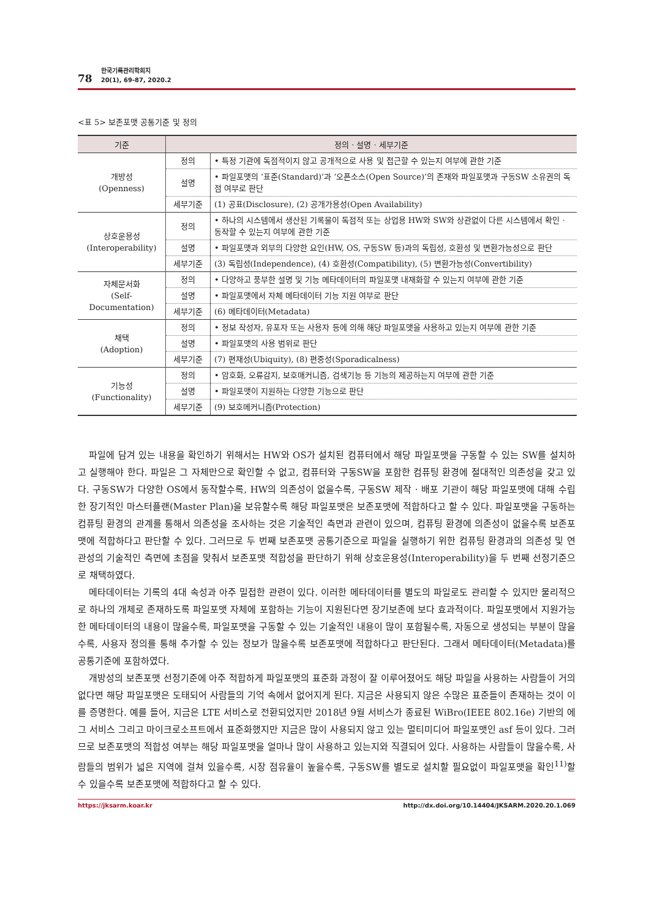78
한국기록관리학회지
20(1), 69-87, 2020.2
<표 5> 보존포맷 공통기준 및 정의
| 기준 | 정의 · 설명 · 세부기준 | |
| --- | --- | --- |
| 개방성 (Openness) | 정의 | • 특정 기관에 독점적이지 않고 공개적으로 사용 및 접근할 수 있는지 여부에 관한 기준 |
| | 설명 | • 파일포맷의 ‘표준(Standard)’과 ‘오픈소스(Open Source)’의 존재와 파일포맷과 구동SW 소유권의 독점 여부로 판단 |
| | 세부기준 | (1) 공표(Disclosure), (2) 공개가용성(Open Availability) |
| 상호운용성 (Interoperability) | 정의 | • 하나의 시스템에서 생산된 기록물이 독점적 또는 상업용 HW와 SW와 상관없이 다른 시스템에서 확인 · 동작할 수 있는지 여부에 관한 기준 |
| | 설명 | • 파일포맷과 외부의 다양한 요인(HW, OS, 구동SW 등)과의 독립성, 호환성 및 변환가능성으로 판단 |
| | 세부기준 | (3) 독립성(Independence), (4) 호환성(Compatibility), (5) 변환가능성(Convertibility) |
| 자체문서화 (Self-Documentation) | 정의 | • 다양하고 풍부한 설명 및 기능 메타데이터의 파일포맷 내재화할 수 있는지 여부에 관한 기준 |
| | 설명 | • 파일포맷에서 자체 메타데이터 기능 지원 여부로 판단 |
| | 세부기준 | (6) 메타데이터(Metadata) |
| 채택 (Adoption) | 정의 | • 정보 작성자, 유포자 또는 사용자 등에 의해 해당 파일포맷을 사용하고 있는지 여부에 관한 기준 |
| | 설명 | • 파일포맷의 사용 범위로 판단 |
| | 세부기준 | (7) 편재성(Ubiquity), (8) 편중성(Sporadicalness) |
| 기능성 (Functionality) | 정의 | • 암호화, 오류감지, 보호매커니즘, 검색기능 등 기능의 제공하는지 여부에 관한 기준 |
| | 설명 | • 파일포맷이 지원하는 다양한 기능으로 판단 |
| | 세부기준 | (9) 보호메커니즘(Protection) |
파일에 담겨 있는 내용을 확인하기 위해서는 HW와 OS가 설치된 컴퓨터에서 해당 파일포맷을 구동할 수 있는 SW를 설치하고 실행해야 한다. 파일은 그 자체만으로 확인할 수 없고, 컴퓨터와 구동SW을 포함한 컴퓨팅 환경에 절대적인 의존성을 갖고 있다. 구동SW가 다양한 OS에서 동작할수록, HW의 의존성이 없을수록, 구동SW 제작 · 배포 기관이 해당 파일포맷에 대해 수립한 장기적인 마스터플랜(Master Plan)을 보유할수록 해당 파일포맷은 보존포맷에 적합하다고 할 수 있다. 파일포맷을 구동하는 컴퓨팅 환경의 관계를 통해서 의존성을 조사하는 것은 기술적인 측면과 관련이 있으며, 컴퓨팅 환경에 의존성이 없을수록 보존포맷에 적합하다고 판단할 수 있다. 그러므로 두 번째 보존포맷 공통기준으로 파일을 실행하기 위한 컴퓨팅 환경과의 의존성 및 연관성의 기술적인 측면에 초점을 맞춰서 보존포맷 적합성을 판단하기 위해 상호운용성(Interoperability)을 두 번째 선정기준으로 채택하였다.
메타데이터는 기록의 4대 속성과 아주 밀접한 관련이 있다. 이러한 메타데이터를 별도의 파일로도 관리할 수 있지만 물리적으로 하나의 개체로 존재하도록 파일포맷 자체에 포함하는 기능이 지원된다면 장기보존에 보다 효과적이다. 파일포맷에서 지원가능한 메타데이터의 내용이 많을수록, 파일포맷을 구동할 수 있는 기술적인 내용이 많이 포함될수록, 자동으로 생성되는 부분이 많을수록, 사용자 정의를 통해 추가할 수 있는 정보가 많을수록 보존포맷에 적합하다고 판단된다. 그래서 메타데이터(Metadata)를 공통기준에 포함하였다.
개방성의 보존포맷 선정기준에 아주 적합하게 파일포맷의 표준화 과정이 잘 이루어졌어도 해당 파일을 사용하는 사람들이 거의 없다면 해당 파일포맷은 도태되어 사람들의 기억 속에서 없어지게 된다. 지금은 사용되지 않은 수많은 표준들이 존재하는 것이 이를 증명한다. 예를 들어, 지금은 LTE 서비스로 전환되었지만 2018년 9월 서비스가 종료된 WiBro(IEEE 802.16e) 기반의 에그 서비스 그리고 마이크로소프트에서 표준화했지만 지금은 많이 사용되지 않고 있는 멀티미디어 파일포맷인 asf 등이 있다. 그러므로 보존포맷의 적합성 여부는 해당 파일포맷을 얼마나 많이 사용하고 있는지와 직결되어 있다. 사용하는 사람들이 많을수록, 사람들의 범위가 넓은 지역에 걸쳐 있을수록, 시장 점유율이 높을수록, 구동SW를 별도로 설치할 필요없이 파일포맷을 확인<sup>11)</sup>할 수 있을수록 보존포맷에 적합하다고 할 수 있다.
https://jksarm.koar.kr http://dx.doi.org/10.14404/JKSARM.2020.20.1.069